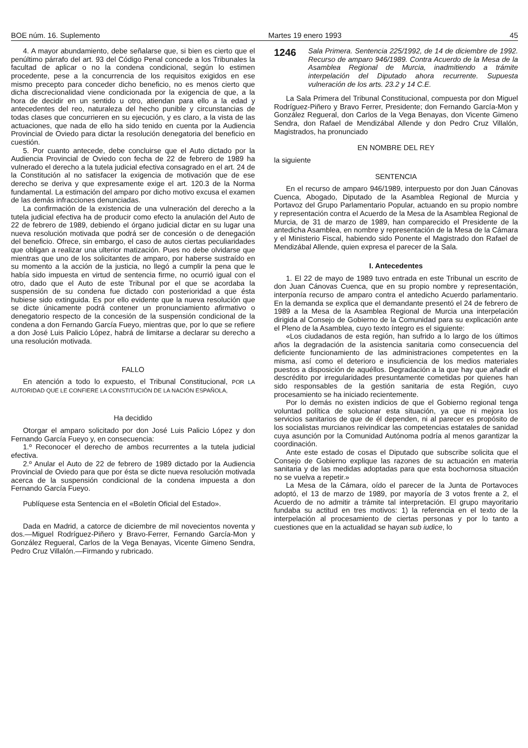BOE núm. 16. Suplemento Martes 19 enero 1993 45
4. A mayor abundamiento, debe señalarse que, si bien es cierto que el penúltimo párrafo del art. 93 del Código Penal concede a los Tribunales la facultad de aplicar o no la condena condicional, según lo estimen procedente, pese a la concurrencia de los requisitos exigidos en ese mismo precepto para conceder dicho beneficio, no es menos cierto que dicha discrecionalidad viene condicionada por la exigencia de que, a la hora de decidir en un sentido u otro, atiendan para ello a la edad y antecedentes del reo, naturaleza del hecho punible y circunstancias de todas clases que concurrieren en su ejecución, y es claro, a la vista de las actuaciones, que nada de ello ha sido tenido en cuenta por la Audiencia Provincial de Oviedo para dictar la resolución denegatoria del beneficio en cuestión.
5. Por cuanto antecede, debe concluirse que el Auto dictado por la Audiencia Provincial de Oviedo con fecha de 22 de febrero de 1989 ha vulnerado el derecho a la tutela judicial efectiva consagrado en el art. 24 de la Constitución al no satisfacer la exigencia de motivación que de ese derecho se deriva y que expresamente exige el art. 120.3 de la Norma fundamental. La estimación del amparo por dicho motivo excusa el examen de las demás infracciones denunciadas.
La confirmación de la existencia de una vulneración del derecho a la tutela judicial efectiva ha de producir como efecto la anulación del Auto de 22 de febrero de 1989, debiendo el órgano judicial dictar en su lugar una nueva resolución motivada que podrá ser de concesión o de denegación del beneficio. Ofrece, sin embargo, el caso de autos ciertas peculiaridades que obligan a realizar una ulterior matización. Pues no debe olvidarse que mientras que uno de los solicitantes de amparo, por haberse sustraído en su momento a la acción de la justicia, no llegó a cumplir la pena que le había sido impuesta en virtud de sentencia firme, no ocurrió igual con el otro, dado que el Auto de este Tribunal por el que se acordaba la suspensión de su condena fue dictado con posterioridad a que ésta hubiese sido extinguida. Es por ello evidente que la nueva resolución que se dicte únicamente podrá contener un pronunciamiento afirmativo o denegatorio respecto de la concesión de la suspensión condicional de la condena a don Fernando García Fueyo, mientras que, por lo que se refiere a don José Luis Palicio López, habrá de limitarse a declarar su derecho a una resolución motivada.
FALLO
En atención a todo lo expuesto, el Tribunal Constitucional, POR LA AUTORIDAD QUE LE CONFIERE LA CONSTITUCIÓN DE LA NACIÓN ESPAÑOLA,
Ha decidido
Otorgar el amparo solicitado por don José Luis Palicio López y don Fernando García Fueyo y, en consecuencia:
1.º Reconocer el derecho de ambos recurrentes a la tutela judicial efectiva.
2.º Anular el Auto de 22 de febrero de 1989 dictado por la Audiencia Provincial de Oviedo para que por ésta se dicte nueva resolución motivada acerca de la suspensión condicional de la condena impuesta a don Fernando García Fueyo.
Publíquese esta Sentencia en el «Boletín Oficial del Estado».
Dada en Madrid, a catorce de diciembre de mil novecientos noventa y dos.—Miguel Rodríguez-Piñero y Bravo-Ferrer, Fernando García-Mon y González Regueral, Carlos de la Vega Benayas, Vicente Gimeno Sendra, Pedro Cruz Villalón.—Firmando y rubricado.
1246 Sala Primera. Sentencia 225/1992, de 14 de diciembre de 1992. Recurso de amparo 946/1989. Contra Acuerdo de la Mesa de la Asamblea Regional de Murcia, inadmitiendo a trámite interpelación del Diputado ahora recurrente. Supuesta vulneración de los arts. 23.2 y 14 C.E.
La Sala Primera del Tribunal Constitucional, compuesta por don Miguel Rodríguez-Piñero y Bravo Ferrer, Presidente; don Fernando García-Mon y González Regueral, don Carlos de la Vega Benayas, don Vicente Gimeno Sendra, don Rafael de Mendizábal Allende y don Pedro Cruz Villalón, Magistrados, ha pronunciado
EN NOMBRE DEL REY
la siguiente
SENTENCIA
En el recurso de amparo 946/1989, interpuesto por don Juan Cánovas Cuenca, Abogado, Diputado de la Asamblea Regional de Murcia y Portavoz del Grupo Parlamentario Popular, actuando en su propio nombre y representación contra el Acuerdo de la Mesa de la Asamblea Regional de Murcia, de 31 de marzo de 1989, han comparecido el Presidente de la antedicha Asamblea, en nombre y representación de la Mesa de la Cámara y el Ministerio Fiscal, habiendo sido Ponente el Magistrado don Rafael de Mendizábal Allende, quien expresa el parecer de la Sala.
I. Antecedentes
1. El 22 de mayo de 1989 tuvo entrada en este Tribunal un escrito de don Juan Cánovas Cuenca, que en su propio nombre y representación, interponía recurso de amparo contra el antedicho Acuerdo parlamentario. En la demanda se explica que el demandante presentó el 24 de febrero de 1989 a la Mesa de la Asamblea Regional de Murcia una interpelación dirigida al Consejo de Gobierno de la Comunidad para su explicación ante el Pleno de la Asamblea, cuyo texto íntegro es el siguiente:
«Los ciudadanos de esta región, han sufrido a lo largo de los últimos años la degradación de la asistencia sanitaria como consecuencia del deficiente funcionamiento de las administraciones competentes en la misma, así como el deterioro e insuficiencia de los medios materiales puestos a disposición de aquéllos. Degradación a la que hay que añadir el descrédito por irregularidades presuntamente cometidas por quienes han sido responsables de la gestión sanitaria de esta Región, cuyo procesamiento se ha iniciado recientemente.
Por lo demás no existen indicios de que el Gobierno regional tenga voluntad política de solucionar esta situación, ya que ni mejora los servicios sanitarios de que de él dependen, ni al parecer es propósito de los socialistas murcianos reivindicar las competencias estatales de sanidad cuya asunción por la Comunidad Autónoma podría al menos garantizar la coordinación.
Ante este estado de cosas el Diputado que subscribe solicita que el Consejo de Gobierno explique las razones de su actuación en materia sanitaria y de las medidas adoptadas para que esta bochornosa situación no se vuelva a repetir.»
La Mesa de la Cámara, oído el parecer de la Junta de Portavoces adoptó, el 13 de marzo de 1989, por mayoría de 3 votos frente a 2, el Acuerdo de no admitir a trámite tal interpretación. El grupo mayoritario fundaba su actitud en tres motivos: 1) la referencia en el texto de la interpelación al procesamiento de ciertas personas y por lo tanto a cuestiones que en la actualidad se hayan sub iudice, lo